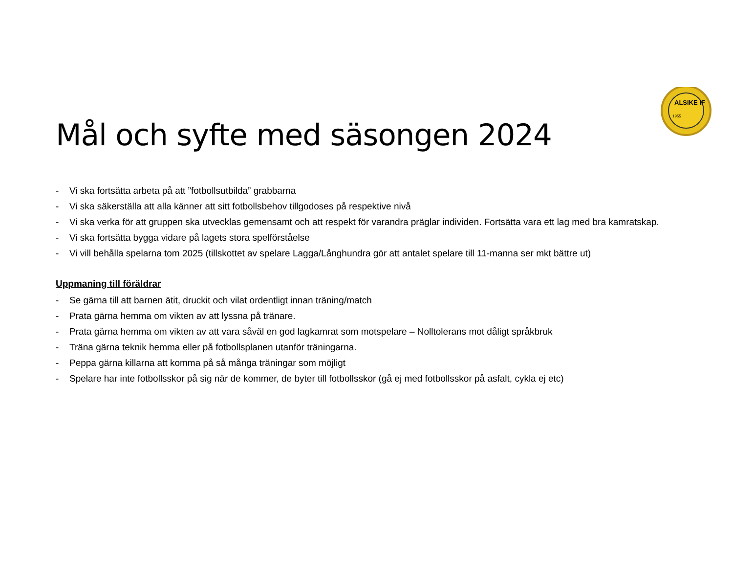ALSIKE IF
1955
Mål och syfte med säsongen 2024
- Vi ska fortsätta arbeta på att ”fotbollsutbilda” grabbarna
- Vi ska säkerställa att alla känner att sitt fotbollsbehov tillgodoses på respektive nivå
- Vi ska verka för att gruppen ska utvecklas gemensamt och att respekt för varandra präglar individen. Fortsätta vara ett lag med bra kamratskap.
- Vi ska fortsätta bygga vidare på lagets stora spelförståelse
- Vi vill behålla spelarna tom 2025 (tillskottet av spelare Lagga/Långhundra gör att antalet spelare till 11-manna ser mkt bättre ut)
Uppmaning till föräldrar
- Se gärna till att barnen ätit, druckit och vilat ordentligt innan träning/match
- Prata gärna hemma om vikten av att lyssna på tränare.
- Prata gärna hemma om vikten av att vara såväl en god lagkamrat som motspelare – Nolltolerans mot dåligt språkbruk
- Träna gärna teknik hemma eller på fotbollsplanen utanför träningarna.
- Peppa gärna killarna att komma på så många träningar som möjligt
- Spelare har inte fotbollsskor på sig när de kommer, de byter till fotbollsskor (gå ej med fotbollsskor på asfalt, cykla ej etc)